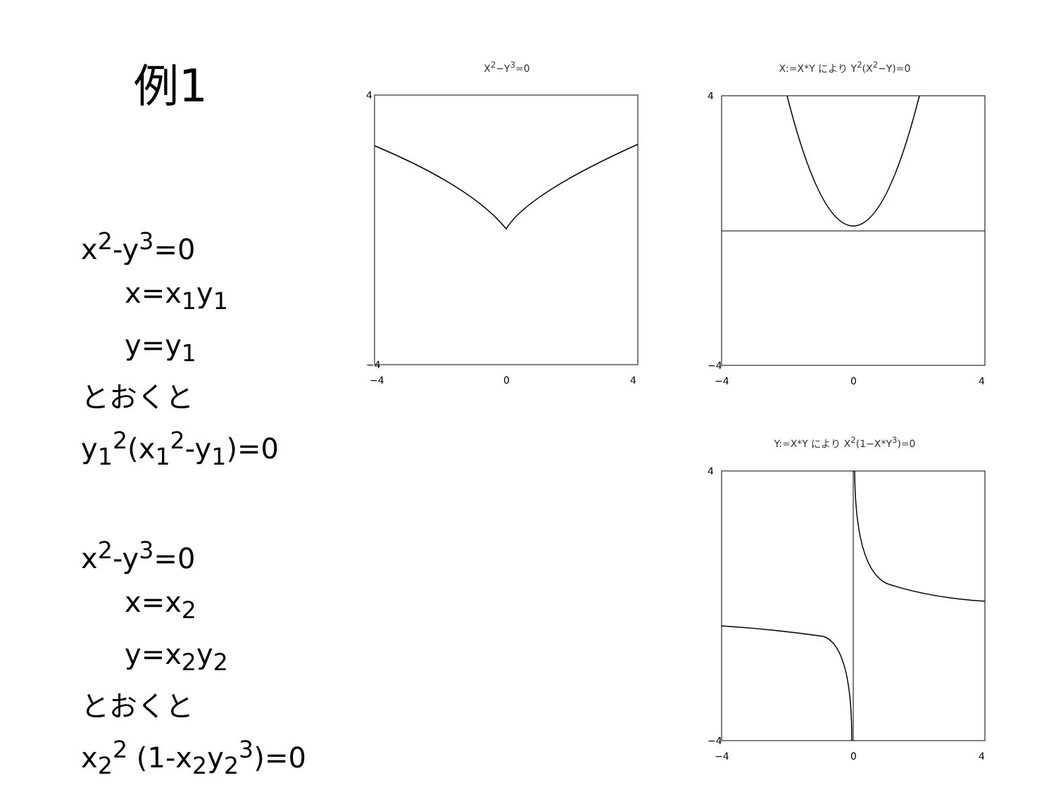例1
x<sup>2</sup>-y<sup>3</sup>=0
x=x<sub>1</sub>y<sub>1</sub>
y=y<sub>1</sub>
とおくと
y<sub>1</sub><sup>2</sup>(x<sub>1</sub><sup>2</sup>-y<sub>1</sub>)=0
x<sup>2</sup>-y<sup>3</sup>=0
x=x<sub>2</sub>
y=x<sub>2</sub>y<sub>2</sub>
とおくと
x<sub>2</sub><sup>2</sup> (1-x<sub>2</sub>y<sub>2</sub><sup>3</sup>)=0
X<sup>2</sup>−Y<sup>3</sup>=0
4
−4
−4
0
4
X:=X*Y により Y<sup>2</sup>(X<sup>2</sup>−Y)=0
4
−4
−4
0
4
Y:=X*Y により X<sup>2</sup>(1−X*Y<sup>3</sup>)=0
4
−4
−4
0
4